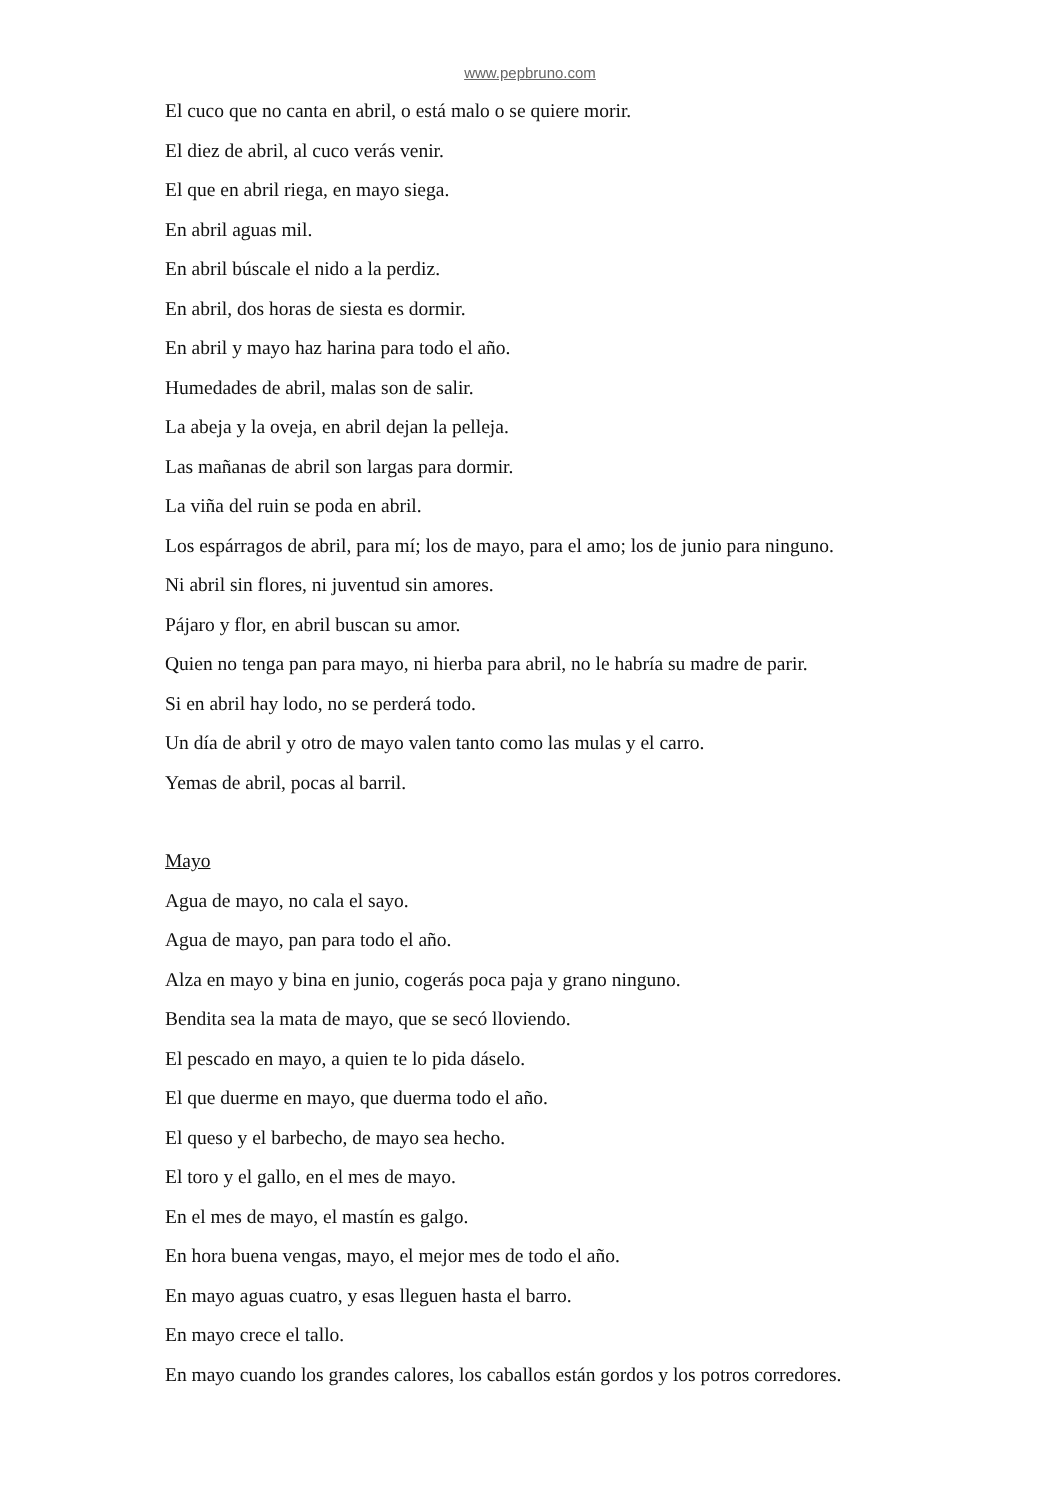www.pepbruno.com
El cuco que no canta en abril, o está malo o se quiere morir.
El diez de abril, al cuco verás venir.
El que en abril riega, en mayo siega.
En abril aguas mil.
En abril búscale el nido a la perdiz.
En abril, dos horas de siesta es dormir.
En abril y mayo haz harina para todo el año.
Humedades de abril, malas son de salir.
La abeja y la oveja, en abril dejan la pelleja.
Las mañanas de abril son largas para dormir.
La viña del ruin se poda en abril.
Los espárragos de abril, para mí; los de mayo, para el amo; los de junio para ninguno.
Ni abril sin flores, ni juventud sin amores.
Pájaro y flor, en abril buscan su amor.
Quien no tenga pan para mayo, ni hierba para abril, no le habría su madre de parir.
Si en abril hay lodo, no se perderá todo.
Un día de abril y otro de mayo valen tanto como las mulas y el carro.
Yemas de abril, pocas al barril.
Mayo
Agua de mayo, no cala el sayo.
Agua de mayo, pan para todo el año.
Alza en mayo y bina en junio, cogerás poca paja y grano ninguno.
Bendita sea la mata de mayo, que se secó lloviendo.
El pescado en mayo, a quien te lo pida dáselo.
El que duerme en mayo, que duerma todo el año.
El queso y el barbecho, de mayo sea hecho.
El toro y el gallo, en el mes de mayo.
En el mes de mayo, el mastín es galgo.
En hora buena vengas, mayo, el mejor mes de todo el año.
En mayo aguas cuatro, y esas lleguen hasta el barro.
En mayo crece el tallo.
En mayo cuando los grandes calores, los caballos están gordos y los potros corredores.